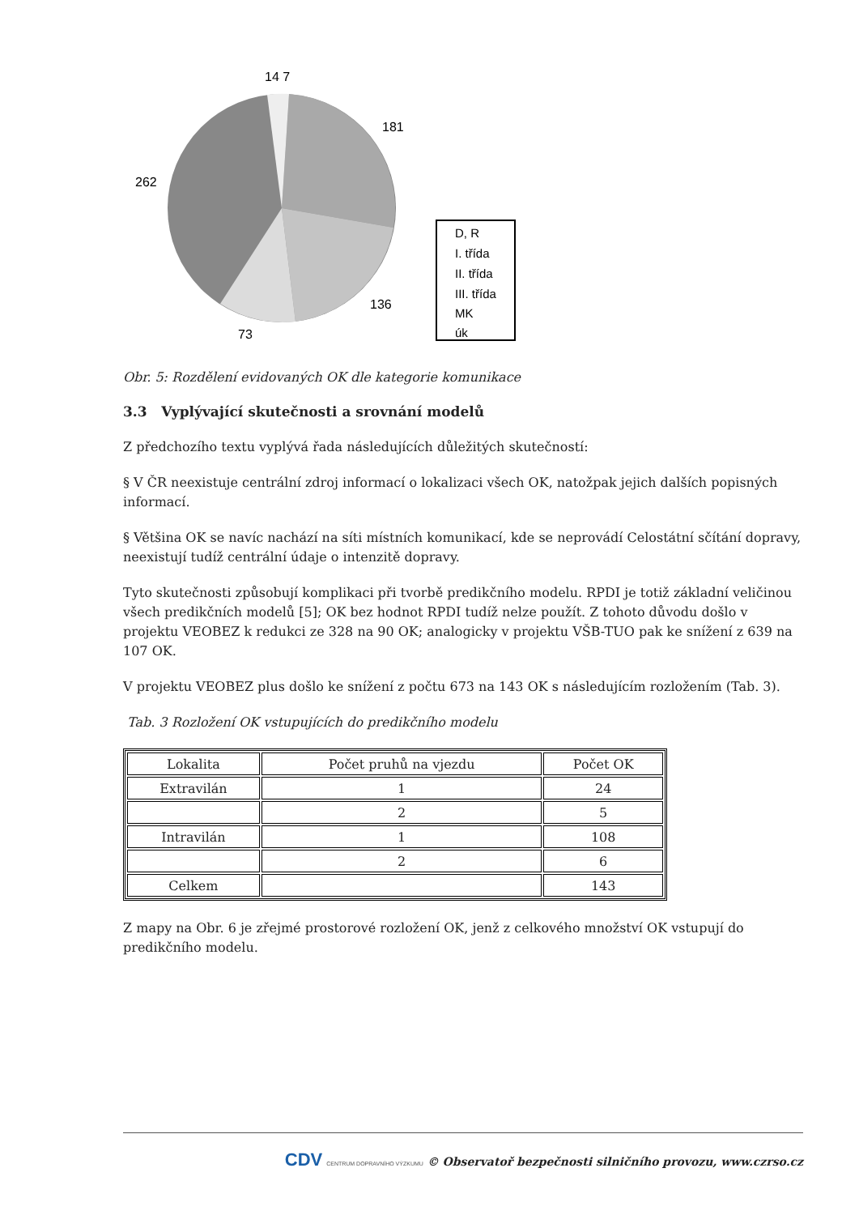14 7
181
262
136
73
D, R
I. třída
II. třída
III. třída
MK
úk
Obr. 5: Rozdělení evidovaných OK dle kategorie komunikace
3.3 Vyplývající skutečnosti a srovnání modelů
Z předchozího textu vyplývá řada následujících důležitých skutečností:
§ V ČR neexistuje centrální zdroj informací o lokalizaci všech OK, natožpak jejich dalších popisných informací.
§ Většina OK se navíc nachází na síti místních komunikací, kde se neprovádí Celostátní sčítání dopravy, neexistují tudíž centrální údaje o intenzitě dopravy.
Tyto skutečnosti způsobují komplikaci při tvorbě predikčního modelu. RPDI je totiž základní veličinou všech predikčních modelů [5]; OK bez hodnot RPDI tudíž nelze použít. Z tohoto důvodu došlo v projektu VEOBEZ k redukci ze 328 na 90 OK; analogicky v projektu VŠB-TUO pak ke snížení z 639 na 107 OK.
V projektu VEOBEZ plus došlo ke snížení z počtu 673 na 143 OK s následujícím rozložením (Tab. 3).
Tab. 3 Rozložení OK vstupujících do predikčního modelu
| Lokalita | Počet pruhů na vjezdu | Počet OK |
| Extravilán | 1 | 24 |
| | 2 | 5 |
| Intravilán | 1 | 108 |
| | 2 | 6 |
| Celkem | | 143 |
Z mapy na Obr. 6 je zřejmé prostorové rozložení OK, jenž z celkového množství OK vstupují do predikčního modelu.
CDV CENTRUM DOPRAVNÍHO VÝZKUMU © Observatoř bezpečnosti silničního provozu, www.czrso.cz